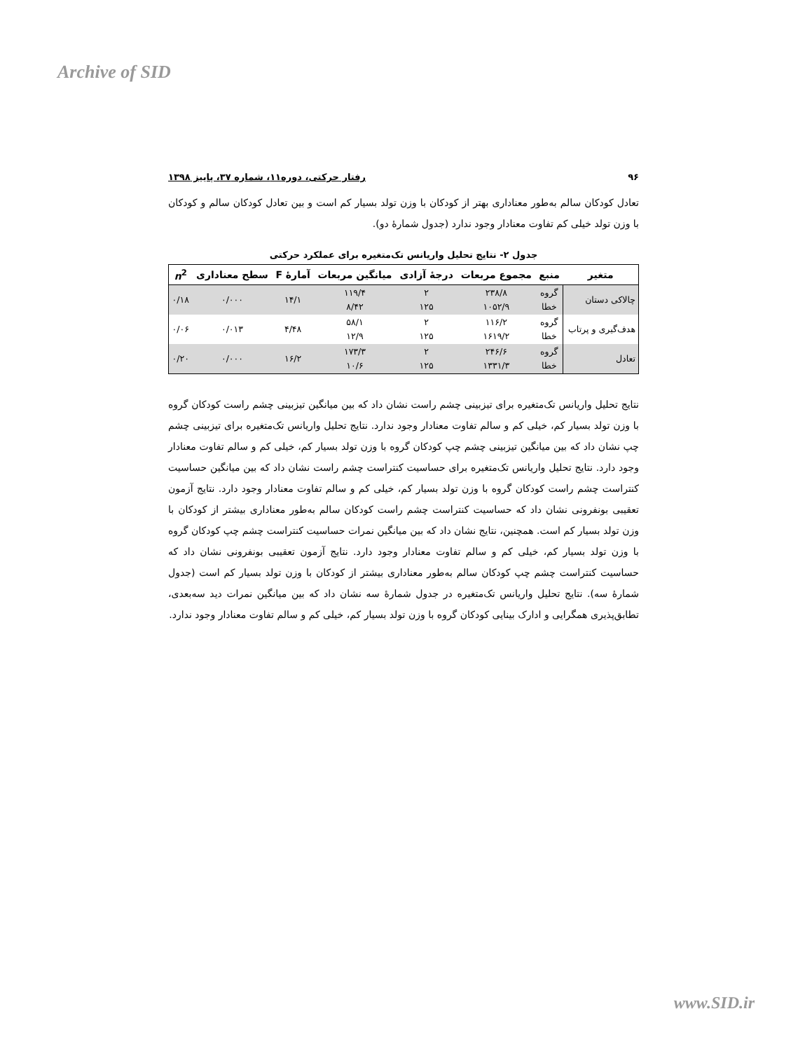Archive of SID
۹۶ رفتار حرکتی، دوره۱۱، شماره ۳۷، پاییز ۱۳۹۸
تعادل کودکان سالم به‌طور معناداری بهتر از کودکان با وزن تولد بسیار کم است و بین تعادل کودکان سالم و کودکان با وزن تولد خیلی کم تفاوت معنادار وجود ندارد (جدول شمارۀ دو).
جدول ۲- نتایج تحلیل واریانس تک‌متغیره برای عملکرد حرکتی
| متغیر | منبع | مجموع مربعات | درجۀ آزادی | میانگین مربعات | آمارۀ F | سطح معناداری | n<sup>2</sup> |
| --- | --- | --- | --- | --- | --- | --- | --- |
| چالاکی دستان | گروه خطا | ۲۳۸/۸ ۱۰۵۲/۹ | ۲ ۱۲۵ | ۱۱۹/۴ ۸/۴۲ | ۱۴/۱ | ۰/۰۰۰ | ۰/۱۸ |
| هدف‌گیری و پرتاب | گروه خطا | ۱۱۶/۲ ۱۶۱۹/۲ | ۲ ۱۲۵ | ۵۸/۱ ۱۲/۹ | ۴/۴۸ | ۰/۰۱۳ | ۰/۰۶ |
| تعادل | گروه خطا | ۲۴۶/۶ ۱۳۳۱/۳ | ۲ ۱۲۵ | ۱۷۳/۳ ۱۰/۶ | ۱۶/۲ | ۰/۰۰۰ | ۰/۲۰ |
نتایج تحلیل واریانس تک‌متغیره برای تیزبینی چشم راست نشان داد که بین میانگین تیزبینی چشم راست کودکان گروه با وزن تولد بسیار کم، خیلی کم و سالم تفاوت معنادار وجود ندارد. نتایج تحلیل واریانس تک‌متغیره برای تیزبینی چشم چپ نشان داد که بین میانگین تیزبینی چشم چپ کودکان گروه با وزن تولد بسیار کم، خیلی کم و سالم تفاوت معنادار وجود دارد. نتایج تحلیل واریانس تک‌متغیره برای حساسیت کنتراست چشم راست نشان داد که بین میانگین حساسیت کنتراست چشم راست کودکان گروه با وزن تولد بسیار کم، خیلی کم و سالم تفاوت معنادار وجود دارد. نتایج آزمون تعقیبی بونفرونی نشان داد که حساسیت کنتراست چشم راست کودکان سالم به‌طور معناداری بیشتر از کودکان با وزن تولد بسیار کم است. همچنین، نتایج نشان داد که بین میانگین نمرات حساسیت کنتراست چشم چپ کودکان گروه با وزن تولد بسیار کم، خیلی کم و سالم تفاوت معنادار وجود دارد. نتایج آزمون تعقیبی بونفرونی نشان داد که حساسیت کنتراست چشم چپ کودکان سالم به‌طور معناداری بیشتر از کودکان با وزن تولد بسیار کم است (جدول شمارۀ سه). نتایج تحلیل واریانس تک‌متغیره در جدول شمارۀ سه نشان داد که بین میانگین نمرات دید سه‌بعدی، تطابق‌پذیری همگرایی و ادارک بینایی کودکان گروه با وزن تولد بسیار کم، خیلی کم و سالم تفاوت معنادار وجود ندارد.
www.SID.ir